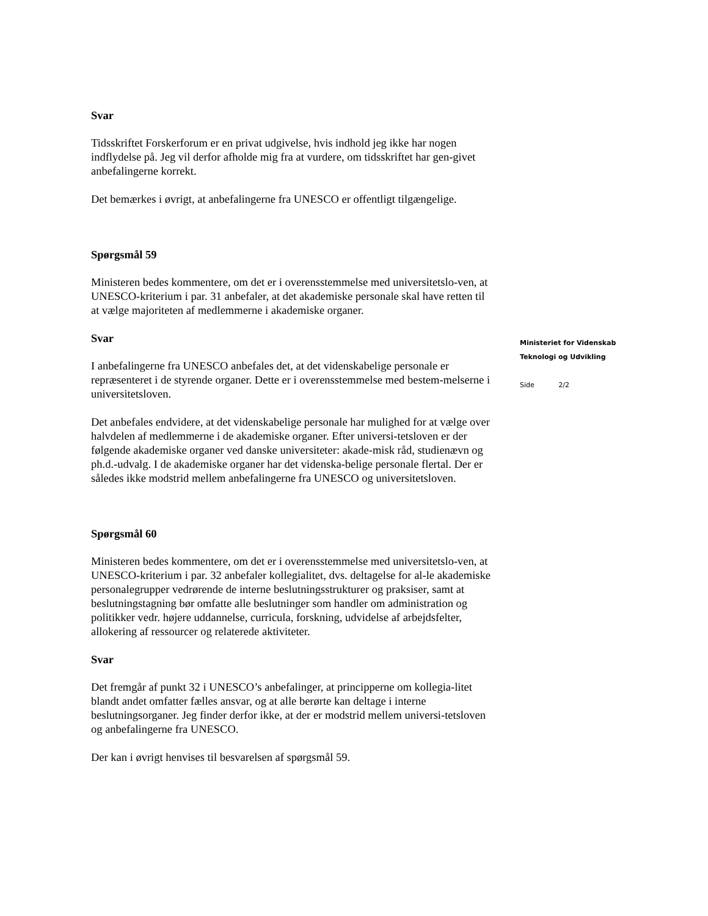Svar
Tidsskriftet Forskerforum er en privat udgivelse, hvis indhold jeg ikke har nogen indflydelse på. Jeg vil derfor afholde mig fra at vurdere, om tidsskriftet har gen-givet anbefalingerne korrekt.
Det bemærkes i øvrigt, at anbefalingerne fra UNESCO er offentligt tilgængelige.
Spørgsmål 59
Ministeren bedes kommentere, om det er i overensstemmelse med universitetslo-ven, at UNESCO-kriterium i par. 31 anbefaler, at det akademiske personale skal have retten til at vælge majoriteten af medlemmerne i akademiske organer.
Svar
I anbefalingerne fra UNESCO anbefales det, at det videnskabelige personale er repræsenteret i de styrende organer. Dette er i overensstemmelse med bestem-melserne i universitetsloven.
Det anbefales endvidere, at det videnskabelige personale har mulighed for at vælge over halvdelen af medlemmerne i de akademiske organer. Efter universi-tetsloven er der følgende akademiske organer ved danske universiteter: akade-misk råd, studienævn og ph.d.-udvalg. I de akademiske organer har det videnska-belige personale flertal. Der er således ikke modstrid mellem anbefalingerne fra UNESCO og universitetsloven.
Spørgsmål 60
Ministeren bedes kommentere, om det er i overensstemmelse med universitetslo-ven, at UNESCO-kriterium i par. 32 anbefaler kollegialitet, dvs. deltagelse for al-le akademiske personalegrupper vedrørende de interne beslutningsstrukturer og praksiser, samt at beslutningstagning bør omfatte alle beslutninger som handler om administration og politikker vedr. højere uddannelse, curricula, forskning, udvidelse af arbejdsfelter, allokering af ressourcer og relaterede aktiviteter.
Svar
Det fremgår af punkt 32 i UNESCO’s anbefalinger, at principperne om kollegia-litet blandt andet omfatter fælles ansvar, og at alle berørte kan deltage i interne beslutningsorganer. Jeg finder derfor ikke, at der er modstrid mellem universi-tetsloven og anbefalingerne fra UNESCO.
Der kan i øvrigt henvises til besvarelsen af spørgsmål 59.
Ministeriet for Videnskab
Teknologi og Udvikling
Side 2/2